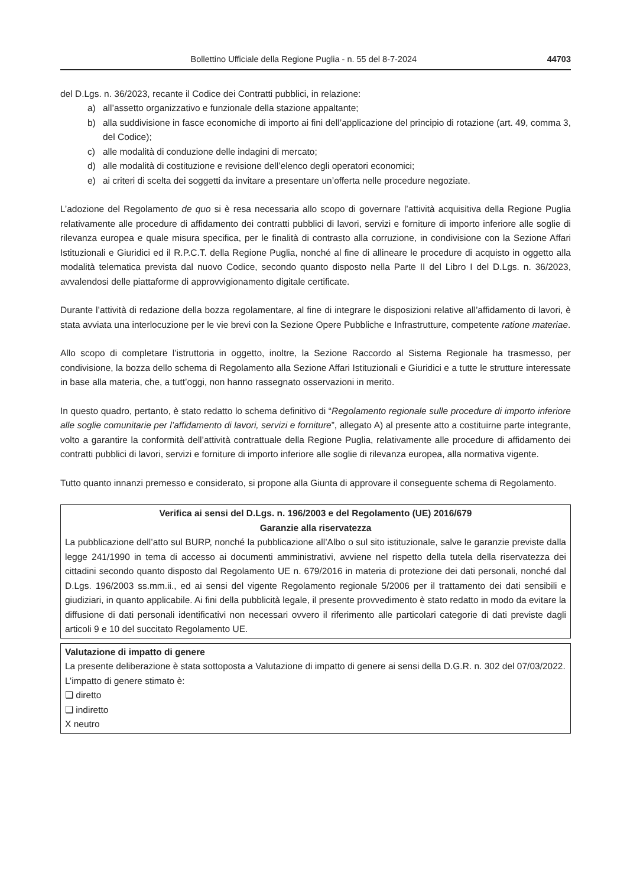Bollettino Ufficiale della Regione Puglia - n. 55 del 8-7-2024 44703
del D.Lgs. n. 36/2023, recante il Codice dei Contratti pubblici, in relazione:
a) all’assetto organizzativo e funzionale della stazione appaltante;
b) alla suddivisione in fasce economiche di importo ai fini dell’applicazione del principio di rotazione (art. 49, comma 3, del Codice);
c) alle modalità di conduzione delle indagini di mercato;
d) alle modalità di costituzione e revisione dell’elenco degli operatori economici;
e) ai criteri di scelta dei soggetti da invitare a presentare un’offerta nelle procedure negoziate.
L’adozione del Regolamento de quo si è resa necessaria allo scopo di governare l’attività acquisitiva della Regione Puglia relativamente alle procedure di affidamento dei contratti pubblici di lavori, servizi e forniture di importo inferiore alle soglie di rilevanza europea e quale misura specifica, per le finalità di contrasto alla corruzione, in condivisione con la Sezione Affari Istituzionali e Giuridici ed il R.P.C.T. della Regione Puglia, nonché al fine di allineare le procedure di acquisto in oggetto alla modalità telematica prevista dal nuovo Codice, secondo quanto disposto nella Parte II del Libro I del D.Lgs. n. 36/2023, avvalendosi delle piattaforme di approvvigionamento digitale certificate.
Durante l’attività di redazione della bozza regolamentare, al fine di integrare le disposizioni relative all’affidamento di lavori, è stata avviata una interlocuzione per le vie brevi con la Sezione Opere Pubbliche e Infrastrutture, competente ratione materiae.
Allo scopo di completare l’istruttoria in oggetto, inoltre, la Sezione Raccordo al Sistema Regionale ha trasmesso, per condivisione, la bozza dello schema di Regolamento alla Sezione Affari Istituzionali e Giuridici e a tutte le strutture interessate in base alla materia, che, a tutt’oggi, non hanno rassegnato osservazioni in merito.
In questo quadro, pertanto, è stato redatto lo schema definitivo di “Regolamento regionale sulle procedure di importo inferiore alle soglie comunitarie per l’affidamento di lavori, servizi e forniture”, allegato A) al presente atto a costituirne parte integrante, volto a garantire la conformità dell’attività contrattuale della Regione Puglia, relativamente alle procedure di affidamento dei contratti pubblici di lavori, servizi e forniture di importo inferiore alle soglie di rilevanza europea, alla normativa vigente.
Tutto quanto innanzi premesso e considerato, si propone alla Giunta di approvare il conseguente schema di Regolamento.
Verifica ai sensi del D.Lgs. n. 196/2003 e del Regolamento (UE) 2016/679
Garanzie alla riservatezza
La pubblicazione dell’atto sul BURP, nonché la pubblicazione all’Albo o sul sito istituzionale, salve le garanzie previste dalla legge 241/1990 in tema di accesso ai documenti amministrativi, avviene nel rispetto della tutela della riservatezza dei cittadini secondo quanto disposto dal Regolamento UE n. 679/2016 in materia di protezione dei dati personali, nonché dal D.Lgs. 196/2003 ss.mm.ii., ed ai sensi del vigente Regolamento regionale 5/2006 per il trattamento dei dati sensibili e giudiziari, in quanto applicabile. Ai fini della pubblicità legale, il presente provvedimento è stato redatto in modo da evitare la diffusione di dati personali identificativi non necessari ovvero il riferimento alle particolari categorie di dati previste dagli articoli 9 e 10 del succitato Regolamento UE.
Valutazione di impatto di genere
La presente deliberazione è stata sottoposta a Valutazione di impatto di genere ai sensi della D.G.R. n. 302 del 07/03/2022.
L’impatto di genere stimato è:
❏ diretto
❏ indiretto
X neutro